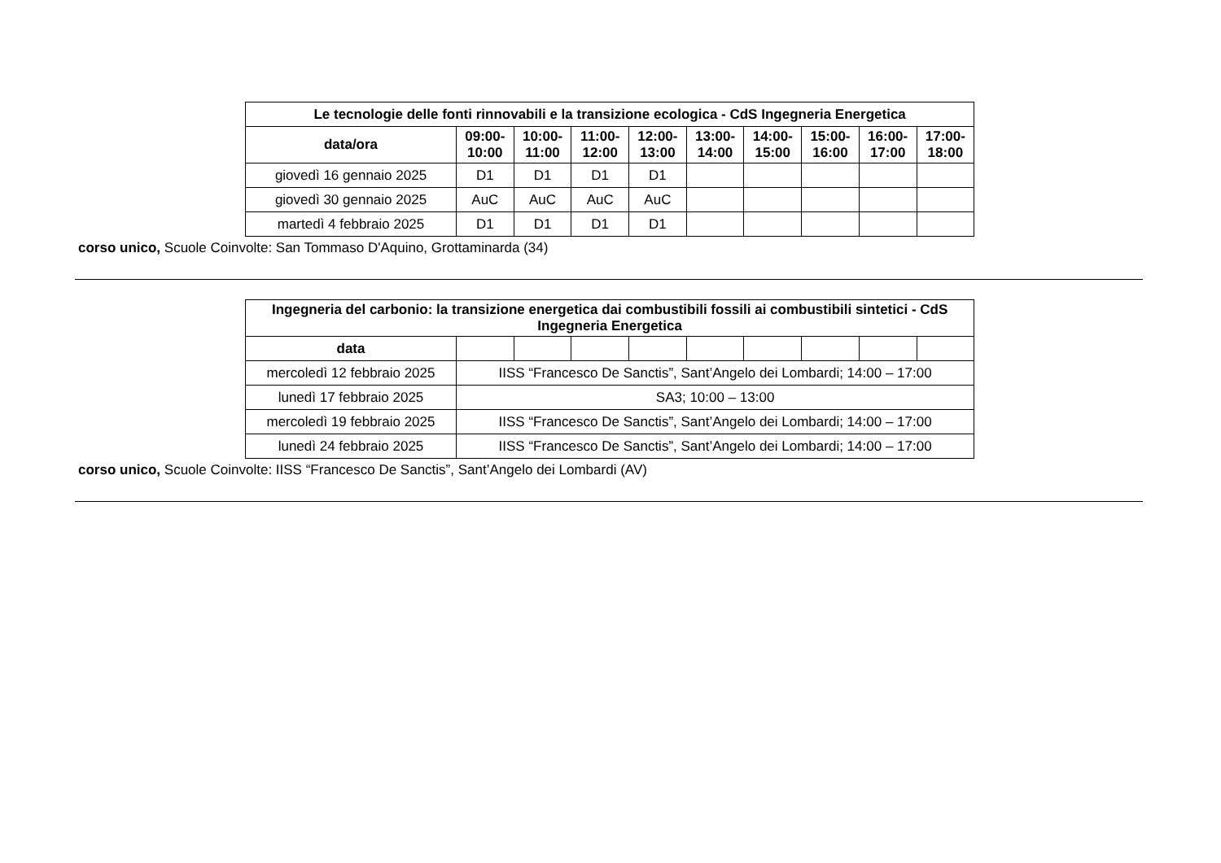| Le tecnologie delle fonti rinnovabili e la transizione ecologica - CdS Ingegneria Energetica | | | | | | | | | |
| --- | --- | --- | --- | --- | --- | --- | --- | --- | --- |
| data/ora | 09:00- 10:00 | 10:00- 11:00 | 11:00- 12:00 | 12:00- 13:00 | 13:00- 14:00 | 14:00- 15:00 | 15:00- 16:00 | 16:00- 17:00 | 17:00- 18:00 |
| giovedì 16 gennaio 2025 | D1 | D1 | D1 | D1 | | | | | |
| giovedì 30 gennaio 2025 | AuC | AuC | AuC | AuC | | | | | |
| martedì 4 febbraio 2025 | D1 | D1 | D1 | D1 | | | | | |
corso unico, Scuole Coinvolte: San Tommaso D'Aquino, Grottaminarda (34)
| Ingegneria del carbonio: la transizione energetica dai combustibili fossili ai combustibili sintetici - CdS Ingegneria Energetica | | | | | | | | | |
| --- | --- | --- | --- | --- | --- | --- | --- | --- | --- |
| data | | | | | | | | | |
| mercoledì 12 febbraio 2025 | IISS “Francesco De Sanctis”, Sant’Angelo dei Lombardi; 14:00 – 17:00 | | | | | | | | |
| lunedì 17 febbraio 2025 | SA3; 10:00 – 13:00 | | | | | | | | |
| mercoledì 19 febbraio 2025 | IISS “Francesco De Sanctis”, Sant’Angelo dei Lombardi; 14:00 – 17:00 | | | | | | | | |
| lunedì 24 febbraio 2025 | IISS “Francesco De Sanctis”, Sant’Angelo dei Lombardi; 14:00 – 17:00 | | | | | | | | |
corso unico, Scuole Coinvolte: IISS “Francesco De Sanctis”, Sant’Angelo dei Lombardi (AV)